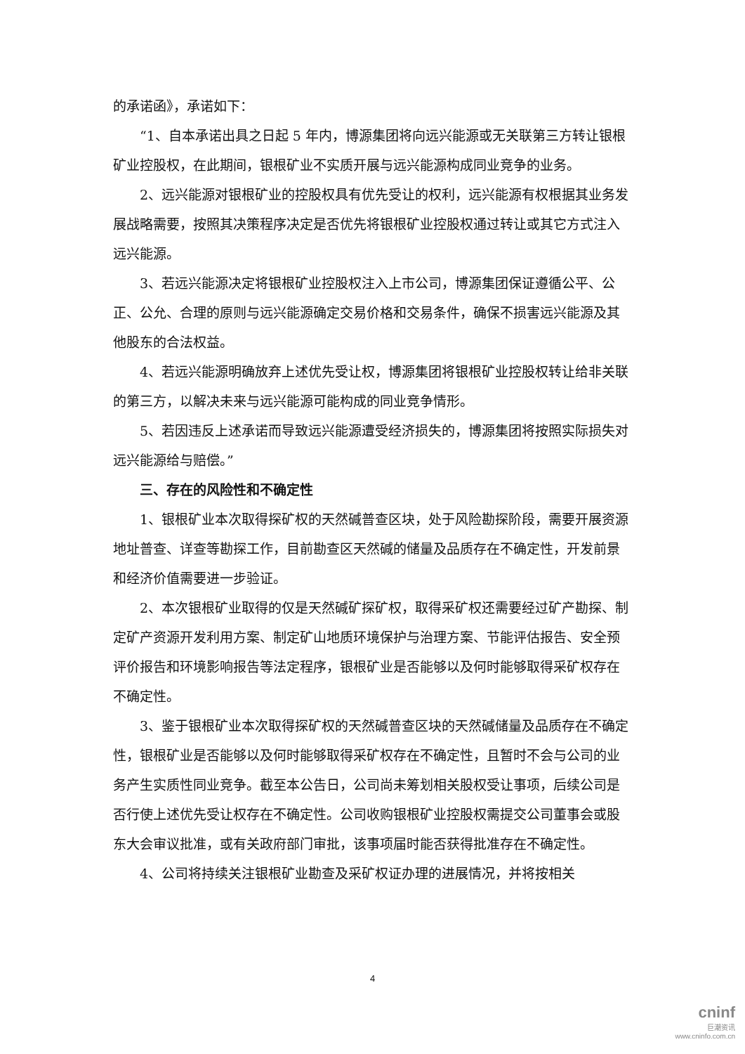的承诺函》，承诺如下：
“1、自本承诺出具之日起 5 年内，博源集团将向远兴能源或无关联第三方转让银根矿业控股权，在此期间，银根矿业不实质开展与远兴能源构成同业竞争的业务。
2、远兴能源对银根矿业的控股权具有优先受让的权利，远兴能源有权根据其业务发展战略需要，按照其决策程序决定是否优先将银根矿业控股权通过转让或其它方式注入远兴能源。
3、若远兴能源决定将银根矿业控股权注入上市公司，博源集团保证遵循公平、公正、公允、合理的原则与远兴能源确定交易价格和交易条件，确保不损害远兴能源及其他股东的合法权益。
4、若远兴能源明确放弃上述优先受让权，博源集团将银根矿业控股权转让给非关联的第三方，以解决未来与远兴能源可能构成的同业竞争情形。
5、若因违反上述承诺而导致远兴能源遭受经济损失的，博源集团将按照实际损失对远兴能源给与赔偿。”
三、存在的风险性和不确定性
1、银根矿业本次取得探矿权的天然碱普查区块，处于风险勘探阶段，需要开展资源地址普查、详查等勘探工作，目前勘查区天然碱的储量及品质存在不确定性，开发前景和经济价值需要进一步验证。
2、本次银根矿业取得的仅是天然碱矿探矿权，取得采矿权还需要经过矿产勘探、制定矿产资源开发利用方案、制定矿山地质环境保护与治理方案、节能评估报告、安全预评价报告和环境影响报告等法定程序，银根矿业是否能够以及何时能够取得采矿权存在不确定性。
3、鉴于银根矿业本次取得探矿权的天然碱普查区块的天然碱储量及品质存在不确定性，银根矿业是否能够以及何时能够取得采矿权存在不确定性，且暂时不会与公司的业务产生实质性同业竞争。截至本公告日，公司尚未筹划相关股权受让事项，后续公司是否行使上述优先受让权存在不确定性。公司收购银根矿业控股权需提交公司董事会或股东大会审议批准，或有关政府部门审批，该事项届时能否获得批准存在不确定性。
4、公司将持续关注银根矿业勘查及采矿权证办理的进展情况，并将按相关
4
cninf
巨潮资讯
www.cninfo.com.cn